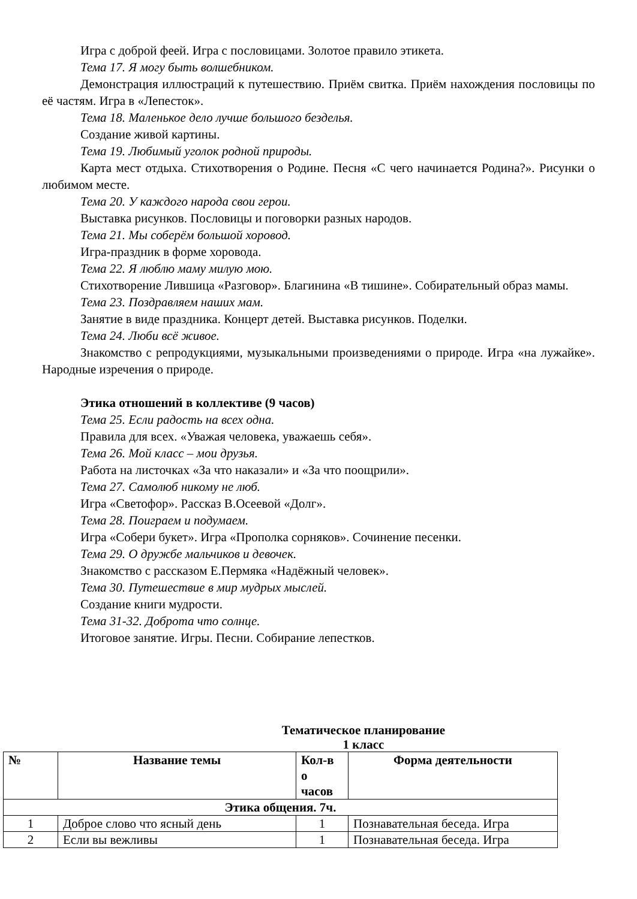Игра с доброй феей. Игра с пословицами. Золотое правило этикета.
Тема 17. Я могу быть волшебником.
Демонстрация иллюстраций к путешествию. Приём свитка. Приём нахождения пословицы по её частям. Игра в «Лепесток».
Тема 18. Маленькое дело лучше большого безделья.
Создание живой картины.
Тема 19. Любимый уголок родной природы.
Карта мест отдыха. Стихотворения о Родине. Песня «С чего начинается Родина?». Рисунки о любимом месте.
Тема 20. У каждого народа свои герои.
Выставка рисунков. Пословицы и поговорки разных народов.
Тема 21. Мы соберём большой хоровод.
Игра-праздник в форме хоровода.
Тема 22. Я люблю маму милую мою.
Стихотворение Лившица «Разговор». Благинина «В тишине». Собирательный образ мамы.
Тема 23. Поздравляем наших мам.
Занятие в виде праздника. Концерт детей. Выставка рисунков. Поделки.
Тема 24. Люби всё живое.
Знакомство с репродукциями, музыкальными произведениями о природе. Игра «на лужайке». Народные изречения о природе.
Этика отношений в коллективе (9 часов)
Тема 25. Если радость на всех одна.
Правила для всех. «Уважая человека, уважаешь себя».
Тема 26. Мой класс – мои друзья.
Работа на листочках «За что наказали» и «За что поощрили».
Тема 27. Самолюб никому не люб.
Игра «Светофор». Рассказ В.Осеевой «Долг».
Тема 28. Поиграем и подумаем.
Игра «Собери букет». Игра «Прополка сорняков». Сочинение песенки.
Тема 29. О дружбе мальчиков и девочек.
Знакомство с рассказом Е.Пермяка «Надёжный человек».
Тема 30. Путешествие в мир мудрых мыслей.
Создание книги мудрости.
Тема 31-32. Доброта что солнце.
Итоговое занятие. Игры. Песни. Собирание лепестков.
Тематическое планирование
1 класс
| № | Название темы | Кол-в о часов | Форма деятельности |
| --- | --- | --- | --- |
| Этика общения. 7ч. | | | |
| 1 | Доброе слово что ясный день | 1 | Познавательная беседа. Игра |
| 2 | Если вы вежливы | 1 | Познавательная беседа. Игра |